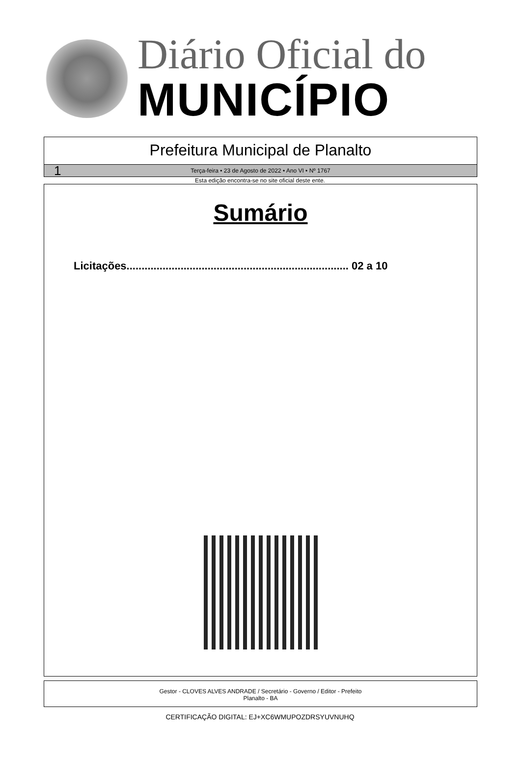Diário Oficial do
MUNICÍPIO
Prefeitura Municipal de Planalto
1 Terça-feira • 23 de Agosto de 2022 • Ano VI • Nº 1767
Esta edição encontra-se no site oficial deste ente.
Sumário
Licitações.......................................................................... 02 a 10
Gestor - CLOVES ALVES ANDRADE / Secretário - Governo / Editor - Prefeito
Planalto - BA
CERTIFICAÇÃO DIGITAL: EJ+XC6WMUPOZDRSYUVNUHQ